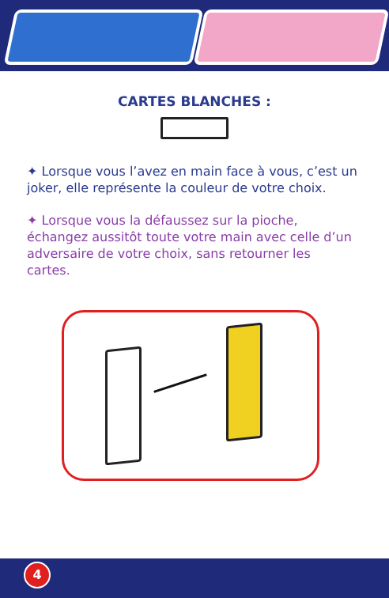CARTES BLANCHES :
✦ Lorsque vous l’avez en main face à vous, c’est un joker, elle représente la couleur de votre choix.
✦ Lorsque vous la défaussez sur la pioche, échangez aussitôt toute votre main avec celle d’un adversaire de votre choix, sans retourner les cartes.
4